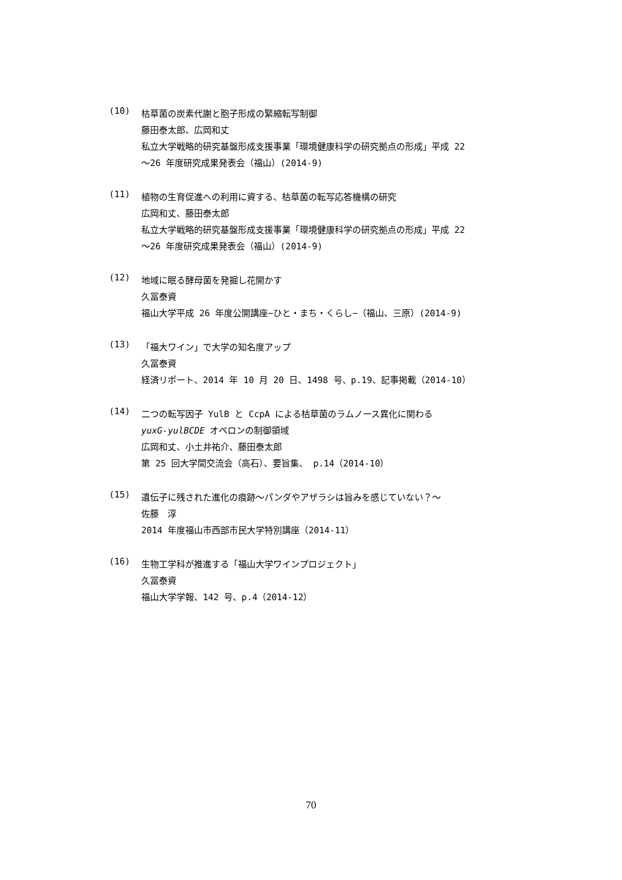(10)
枯草菌の炭素代謝と胞子形成の緊縮転写制御
藤田泰太郎、広岡和丈
私立大学戦略的研究基盤形成支援事業「環境健康科学の研究拠点の形成」平成 22
〜26 年度研究成果発表会（福山）(2014-9)
(11)
植物の生育促進への利用に資する、枯草菌の転写応答機構の研究
広岡和丈、藤田泰太郎
私立大学戦略的研究基盤形成支援事業「環境健康科学の研究拠点の形成」平成 22
〜26 年度研究成果発表会（福山）(2014-9)
(12)
地域に眠る酵母菌を発掘し花開かす
久冨泰資
福山大学平成 26 年度公開講座−ひと・まち・くらし−（福山、三原）(2014-9)
(13)
「福大ワイン」で大学の知名度アップ
久冨泰資
経済リポート、2014 年 10 月 20 日、1498 号、p.19、記事掲載（2014-10）
(14)
二つの転写因子 YulB と CcpA による枯草菌のラムノース異化に関わる
yuxG-yulBCDE オペロンの制御領域
広岡和丈、小土井祐介、藤田泰太郎
第 25 回大学間交流会（高石）、要旨集、 p.14（2014-10）
(15)
遺伝子に残された進化の痕跡〜パンダやアザラシは旨みを感じていない？〜
佐藤　淳
2014 年度福山市西部市民大学特別講座（2014-11）
(16)
生物工学科が推進する「福山大学ワインプロジェクト」
久冨泰資
福山大学学報、142 号、p.4（2014-12）
70